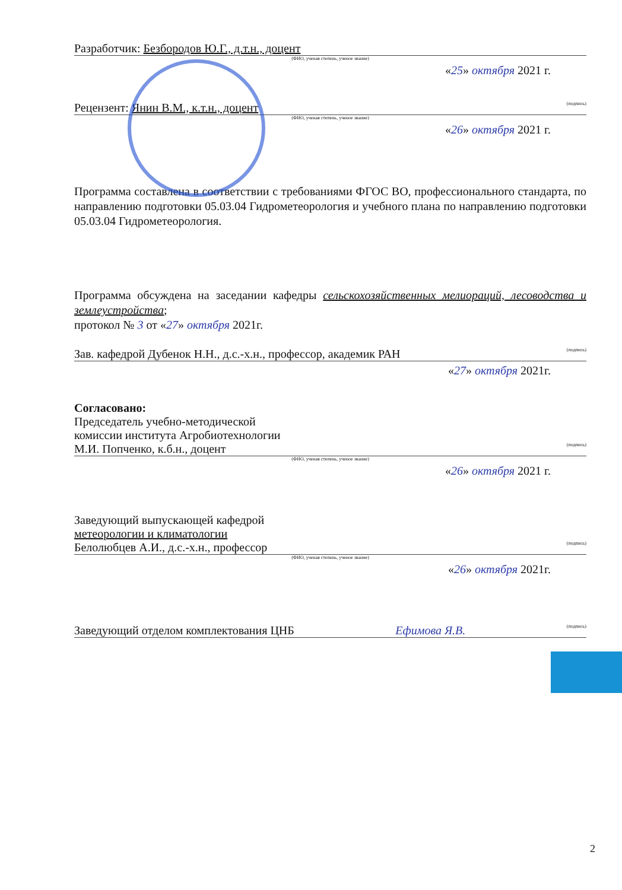Разработчик: Безбородов Ю.Г., д.т.н., доцент
(ФИО, ученая степень, ученое звание)
«25» октября 2021 г.
Рецензент: Янин В.М., к.т.н., доцент (подпись)
(ФИО, ученая степень, ученое звание)
«26» октября 2021 г.
Программа составлена в соответствии с требованиями ФГОС ВО, профессионального стандарта, по направлению подготовки 05.03.04 Гидрометеорология и учебного плана по направлению подготовки 05.03.04 Гидрометеорология.
Программа обсуждена на заседании кафедры сельскохозяйственных мелиораций, лесоводства и землеустройства;
протокол № 3 от «27» октября 2021г.
Зав. кафедрой Дубенок Н.Н., д.с.-х.н., профессор, академик РАН (подпись)
«27» октября 2021г.
Согласовано:
Председатель учебно-методической
комиссии института Агробиотехнологии
М.И. Попченко, к.б.н., доцент (подпись)
(ФИО, ученая степень, ученое звание)
«26» октября 2021 г.
Заведующий выпускающей кафедрой
метеорологии и климатологии
Белолюбцев А.И., д.с.-х.н., профессор (подпись)
(ФИО, ученая степень, ученое звание)
«26» октября 2021г.
Заведующий отделом комплектования ЦНБ Ефимова Я.В. (подпись)
2